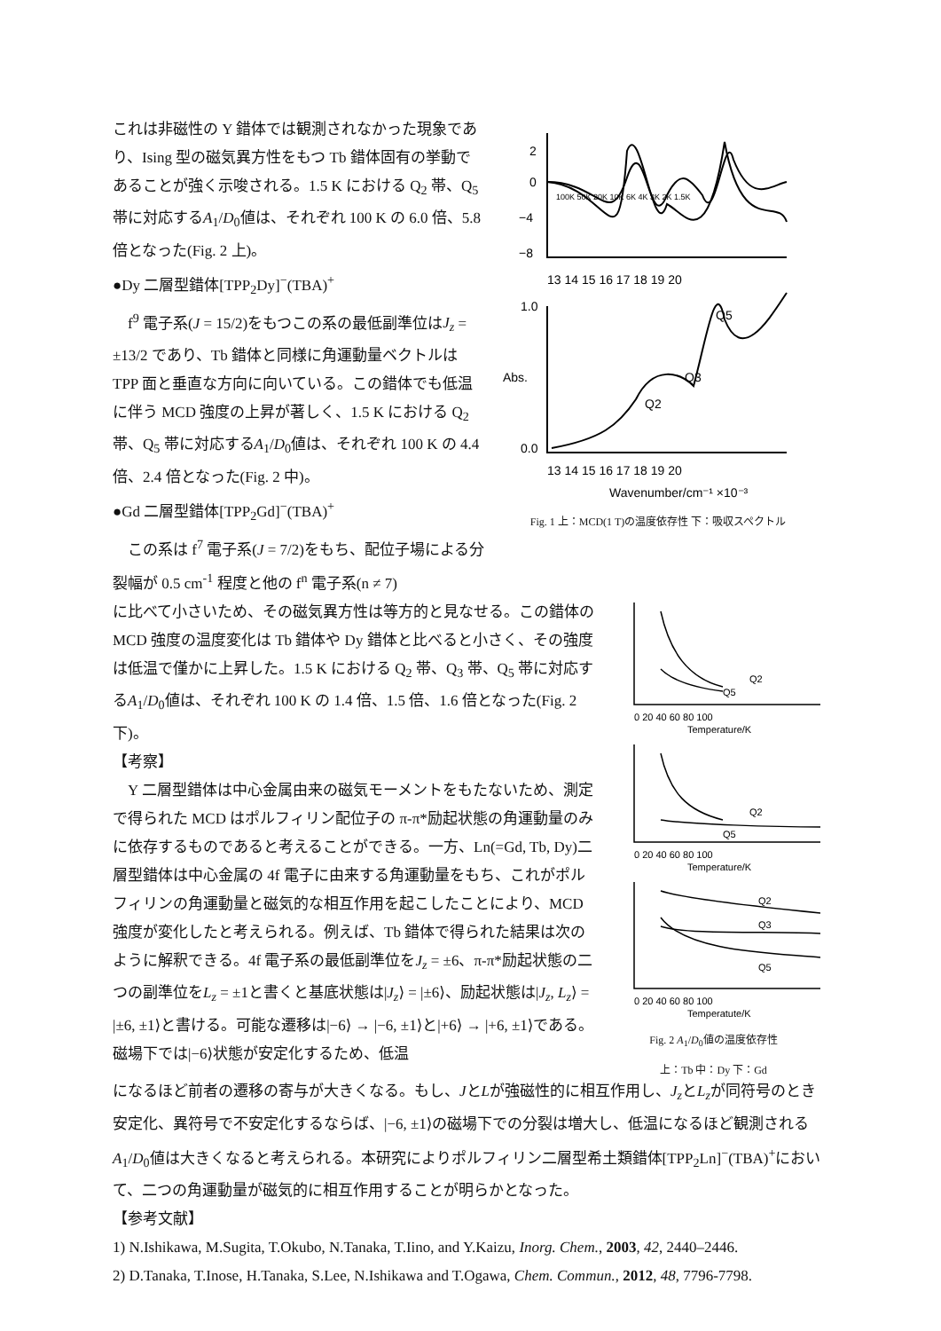これは非磁性の Y 錯体では観測されなかった現象であり、Ising 型の磁気異方性をもつ Tb 錯体固有の挙動であることが強く示唆される。1.5 K における Q<sub>2</sub> 帯、Q<sub>5</sub> 帯に対応するA<sub>1</sub>/D<sub>0</sub>値は、それぞれ 100 K の 6.0 倍、5.8 倍となった(Fig. 2 上)。
●Dy 二層型錯体[TPP<sub>2</sub>Dy]<sup>−</sup>(TBA)<sup>+</sup>
f<sup>9</sup> 電子系(J = 15/2)をもつこの系の最低副準位はJ<sub>z</sub> = ±13/2 であり、Tb 錯体と同様に角運動量ベクトルは TPP 面と垂直な方向に向いている。この錯体でも低温に伴う MCD 強度の上昇が著しく、1.5 K における Q<sub>2</sub> 帯、Q<sub>5</sub> 帯に対応するA<sub>1</sub>/D<sub>0</sub>値は、それぞれ 100 K の 4.4 倍、2.4 倍となった(Fig. 2 中)。
●Gd 二層型錯体[TPP<sub>2</sub>Gd]<sup>−</sup>(TBA)<sup>+</sup>
この系は f<sup>7</sup> 電子系(J = 7/2)をもち、配位子場による分裂幅が 0.5 cm<sup>-1</sup> 程度と他の f<sup>n</sup> 電子系(n ≠ 7)
2
0
−4
−8
100K 50K 20K 10K 6K 4K 3K 2K 1.5K
13 14 15 16 17 18 19 20
1.0
0.0
Abs.
Q2
Q3
Q5
13 14 15 16 17 18 19 20
Wavenumber/cm⁻¹ ×10⁻³
Fig. 1 上：MCD(1 T)の温度依存性 下：吸収スペクトル
に比べて小さいため、その磁気異方性は等方的と見なせる。この錯体の MCD 強度の温度変化は Tb 錯体や Dy 錯体と比べると小さく、その強度は低温で僅かに上昇した。1.5 K における Q<sub>2</sub> 帯、Q<sub>3</sub> 帯、Q<sub>5</sub> 帯に対応するA<sub>1</sub>/D<sub>0</sub>値は、それぞれ 100 K の 1.4 倍、1.5 倍、1.6 倍となった(Fig. 2 下)。
【考察】
Y 二層型錯体は中心金属由来の磁気モーメントをもたないため、測定で得られた MCD はポルフィリン配位子の π-π*励起状態の角運動量のみに依存するものであると考えることができる。一方、Ln(=Gd, Tb, Dy)二層型錯体は中心金属の 4f 電子に由来する角運動量をもち、これがポルフィリンの角運動量と磁気的な相互作用を起こしたことにより、MCD 強度が変化したと考えられる。例えば、Tb 錯体で得られた結果は次のように解釈できる。4f 電子系の最低副準位をJ<sub>z</sub> = ±6、π-π*励起状態の二つの副準位をL<sub>z</sub> = ±1と書くと基底状態は|J<sub>z</sub>⟩ = |±6⟩、励起状態は|J<sub>z</sub>, L<sub>z</sub>⟩ = |±6, ±1⟩と書ける。可能な遷移は|−6⟩ → |−6, ±1⟩と|+6⟩ → |+6, ±1⟩である。磁場下では|−6⟩状態が安定化するため、低温
Q2
Q5
0 20 40 60 80 100
Temperature/K
Q2
Q5
0 20 40 60 80 100
Temperature/K
Q2
Q3
Q5
0 20 40 60 80 100
Temperatute/K
Fig. 2 A<sub>1</sub>/D<sub>0</sub>値の温度依存性
上：Tb 中：Dy 下：Gd
になるほど前者の遷移の寄与が大きくなる。もし、JとLが強磁性的に相互作用し、J<sub>z</sub>とL<sub>z</sub>が同符号のとき安定化、異符号で不安定化するならば、|−6, ±1⟩の磁場下での分裂は増大し、低温になるほど観測されるA<sub>1</sub>/D<sub>0</sub>値は大きくなると考えられる。本研究によりポルフィリン二層型希土類錯体[TPP<sub>2</sub>Ln]<sup>−</sup>(TBA)<sup>+</sup>において、二つの角運動量が磁気的に相互作用することが明らかとなった。
【参考文献】
1) N.Ishikawa, M.Sugita, T.Okubo, N.Tanaka, T.Iino, and Y.Kaizu, Inorg. Chem., 2003, 42, 2440–2446.
2) D.Tanaka, T.Inose, H.Tanaka, S.Lee, N.Ishikawa and T.Ogawa, Chem. Commun., 2012, 48, 7796-7798.